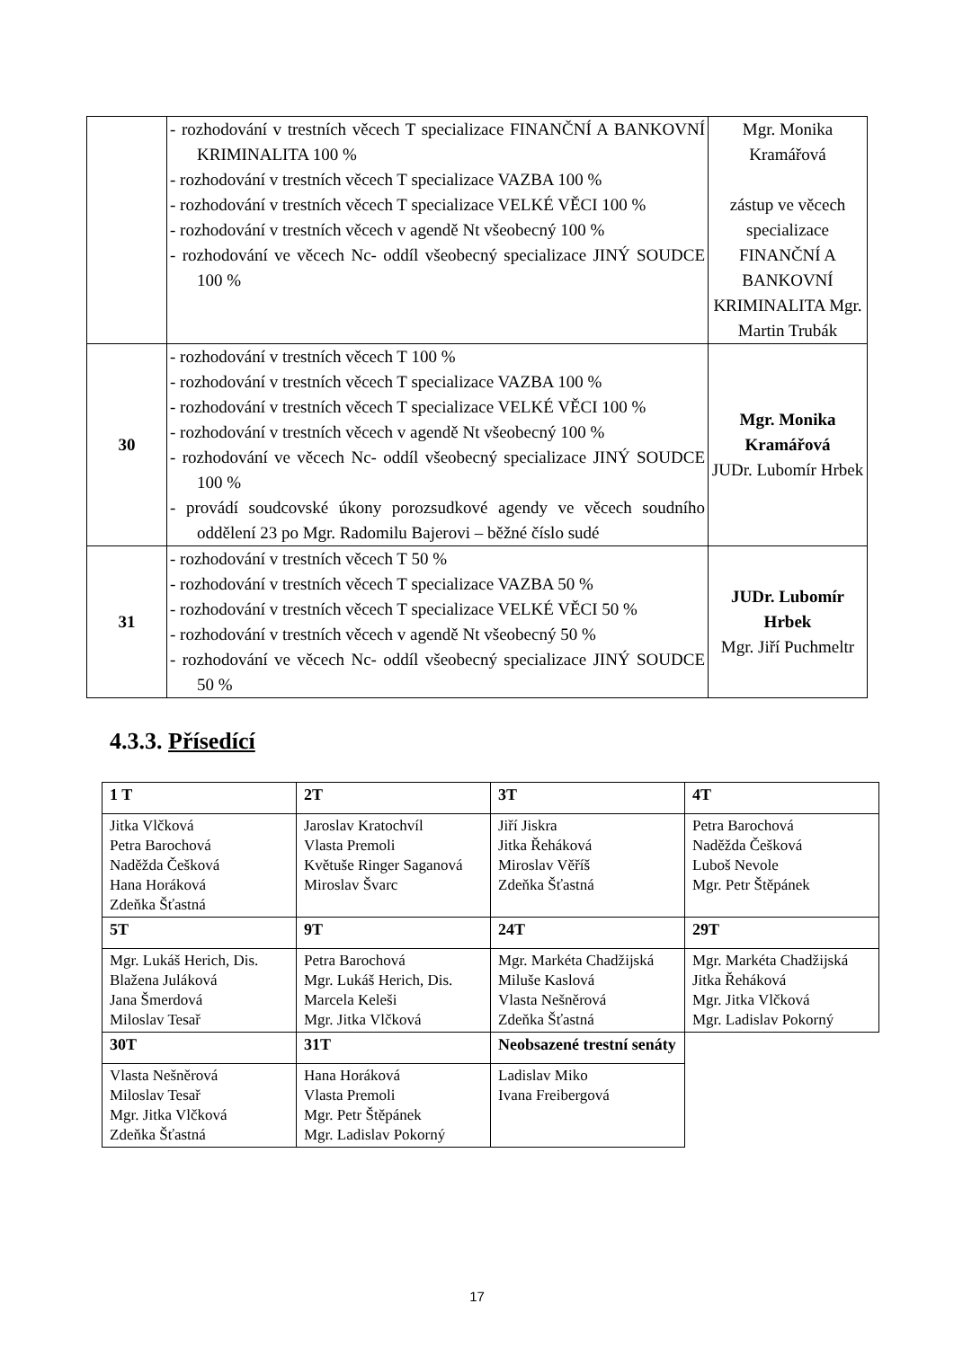| | - rozhodování v trestních věcech T specializace FINANČNÍ A BANKOVNÍ KRIMINALITA 100 % - rozhodování v trestních věcech T specializace VAZBA 100 % - rozhodování v trestních věcech T specializace VELKÉ VĚCI 100 % - rozhodování v trestních věcech v agendě Nt všeobecný 100 % - rozhodování ve věcech Nc- oddíl všeobecný specializace JINÝ SOUDCE 100 % | Mgr. Monika Kramářová zástup ve věcech specializace FINANČNÍ A BANKOVNÍ KRIMINALITA Mgr. Martin Trubák |
| 30 | - rozhodování v trestních věcech T 100 % - rozhodování v trestních věcech T specializace VAZBA 100 % - rozhodování v trestních věcech T specializace VELKÉ VĚCI 100 % - rozhodování v trestních věcech v agendě Nt všeobecný 100 % - rozhodování ve věcech Nc- oddíl všeobecný specializace JINÝ SOUDCE 100 % - provádí soudcovské úkony porozsudkové agendy ve věcech soudního oddělení 23 po Mgr. Radomilu Bajerovi – běžné číslo sudé | Mgr. Monika Kramářová JUDr. Lubomír Hrbek |
| 31 | - rozhodování v trestních věcech T 50 % - rozhodování v trestních věcech T specializace VAZBA 50 % - rozhodování v trestních věcech T specializace VELKÉ VĚCI 50 % - rozhodování v trestních věcech v agendě Nt všeobecný 50 % - rozhodování ve věcech Nc- oddíl všeobecný specializace JINÝ SOUDCE 50 % | JUDr. Lubomír Hrbek Mgr. Jiří Puchmeltr |
4.3.3. Přísedící
| 1 T | 2T | 3T | 4T |
| --- | --- | --- | --- |
| Jitka Vlčková Petra Barochová Naděžda Češková Hana Horáková Zdeňka Šťastná | Jaroslav Kratochvíl Vlasta Premoli Květuše Ringer Saganová Miroslav Švarc | Jiří Jiskra Jitka Řeháková Miroslav Věříš Zdeňka Šťastná | Petra Barochová Naděžda Češková Luboš Nevole Mgr. Petr Štěpánek |
| 5T | 9T | 24T | 29T |
| Mgr. Lukáš Herich, Dis. Blažena Juláková Jana Šmerdová Miloslav Tesař | Petra Barochová Mgr. Lukáš Herich, Dis. Marcela Keleši Mgr. Jitka Vlčková | Mgr. Markéta Chadžijská Miluše Kaslová Vlasta Nešněrová Zdeňka Šťastná | Mgr. Markéta Chadžijská Jitka Řeháková Mgr. Jitka Vlčková Mgr. Ladislav Pokorný |
| 30T | 31T | Neobsazené trestní senáty | |
| Vlasta Nešněrová Miloslav Tesař Mgr. Jitka Vlčková Zdeňka Šťastná | Hana Horáková Vlasta Premoli Mgr. Petr Štěpánek Mgr. Ladislav Pokorný | Ladislav Miko Ivana Freibergová | |
17